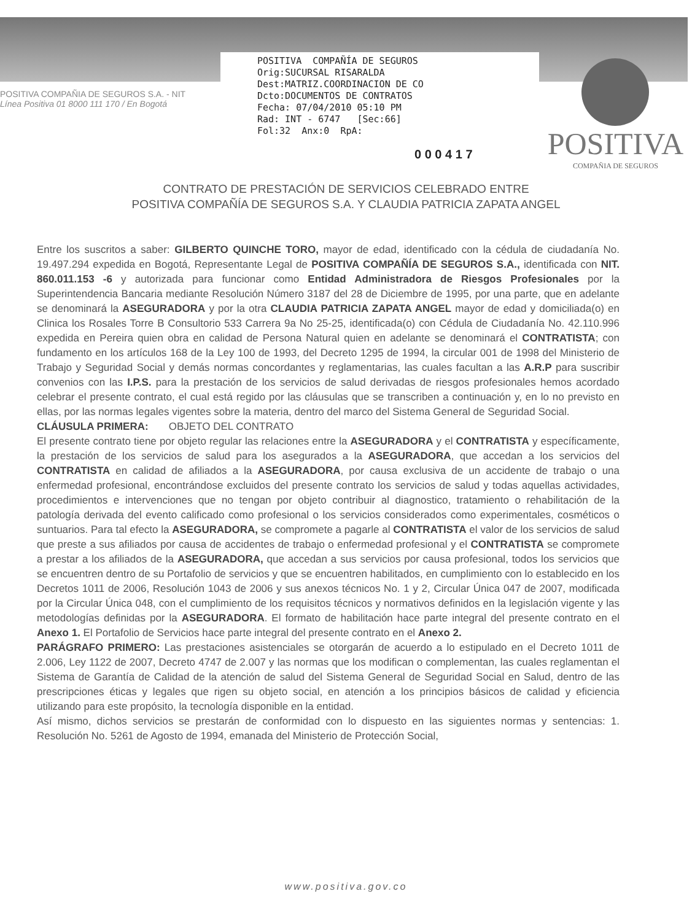POSITIVA COMPAÑIA DE SEGUROS S.A. - NIT
Línea Positiva 01 8000 111 170 / En Bogotá
POSITIVA COMPAÑÍA DE SEGUROS Orig:SUCURSAL RISARALDA Dest:MATRIZ.COORDINACION DE CO Dcto:DOCUMENTOS DE CONTRATOS Fecha: 07/04/2010 05:10 PM Rad: INT - 6747 [Sec:66] Fol:32 Anx:0 RpA:
POSITIVA
COMPAÑIA DE SEGUROS
0 0 0 4 1 7
CONTRATO DE PRESTACIÓN DE SERVICIOS CELEBRADO ENTRE
POSITIVA COMPAÑÍA DE SEGUROS S.A. Y CLAUDIA PATRICIA ZAPATA ANGEL
Entre los suscritos a saber: GILBERTO QUINCHE TORO, mayor de edad, identificado con la cédula de ciudadanía No. 19.497.294 expedida en Bogotá, Representante Legal de POSITIVA COMPAÑÍA DE SEGUROS S.A., identificada con NIT. 860.011.153 -6 y autorizada para funcionar como Entidad Administradora de Riesgos Profesionales por la Superintendencia Bancaria mediante Resolución Número 3187 del 28 de Diciembre de 1995, por una parte, que en adelante se denominará la ASEGURADORA y por la otra CLAUDIA PATRICIA ZAPATA ANGEL mayor de edad y domiciliada(o) en Clinica los Rosales Torre B Consultorio 533 Carrera 9a No 25-25, identificada(o) con Cédula de Ciudadanía No. 42.110.996 expedida en Pereira quien obra en calidad de Persona Natural quien en adelante se denominará el CONTRATISTA; con fundamento en los artículos 168 de la Ley 100 de 1993, del Decreto 1295 de 1994, la circular 001 de 1998 del Ministerio de Trabajo y Seguridad Social y demás normas concordantes y reglamentarias, las cuales facultan a las A.R.P para suscribir convenios con las I.P.S. para la prestación de los servicios de salud derivadas de riesgos profesionales hemos acordado celebrar el presente contrato, el cual está regido por las cláusulas que se transcriben a continuación y, en lo no previsto en ellas, por las normas legales vigentes sobre la materia, dentro del marco del Sistema General de Seguridad Social.
CLÁUSULA PRIMERA: OBJETO DEL CONTRATO
El presente contrato tiene por objeto regular las relaciones entre la ASEGURADORA y el CONTRATISTA y específicamente, la prestación de los servicios de salud para los asegurados a la ASEGURADORA, que accedan a los servicios del CONTRATISTA en calidad de afiliados a la ASEGURADORA, por causa exclusiva de un accidente de trabajo o una enfermedad profesional, encontrándose excluidos del presente contrato los servicios de salud y todas aquellas actividades, procedimientos e intervenciones que no tengan por objeto contribuir al diagnostico, tratamiento o rehabilitación de la patología derivada del evento calificado como profesional o los servicios considerados como experimentales, cosméticos o suntuarios. Para tal efecto la ASEGURADORA, se compromete a pagarle al CONTRATISTA el valor de los servicios de salud que preste a sus afiliados por causa de accidentes de trabajo o enfermedad profesional y el CONTRATISTA se compromete a prestar a los afiliados de la ASEGURADORA, que accedan a sus servicios por causa profesional, todos los servicios que se encuentren dentro de su Portafolio de servicios y que se encuentren habilitados, en cumplimiento con lo establecido en los Decretos 1011 de 2006, Resolución 1043 de 2006 y sus anexos técnicos No. 1 y 2, Circular Única 047 de 2007, modificada por la Circular Única 048, con el cumplimiento de los requisitos técnicos y normativos definidos en la legislación vigente y las metodologías definidas por la ASEGURADORA. El formato de habilitación hace parte integral del presente contrato en el Anexo 1. El Portafolio de Servicios hace parte integral del presente contrato en el Anexo 2.
PARÁGRAFO PRIMERO: Las prestaciones asistenciales se otorgarán de acuerdo a lo estipulado en el Decreto 1011 de 2.006, Ley 1122 de 2007, Decreto 4747 de 2.007 y las normas que los modifican o complementan, las cuales reglamentan el Sistema de Garantía de Calidad de la atención de salud del Sistema General de Seguridad Social en Salud, dentro de las prescripciones éticas y legales que rigen su objeto social, en atención a los principios básicos de calidad y eficiencia utilizando para este propósito, la tecnología disponible en la entidad.
Así mismo, dichos servicios se prestarán de conformidad con lo dispuesto en las siguientes normas y sentencias: 1. Resolución No. 5261 de Agosto de 1994, emanada del Ministerio de Protección Social,
www.positiva.gov.co